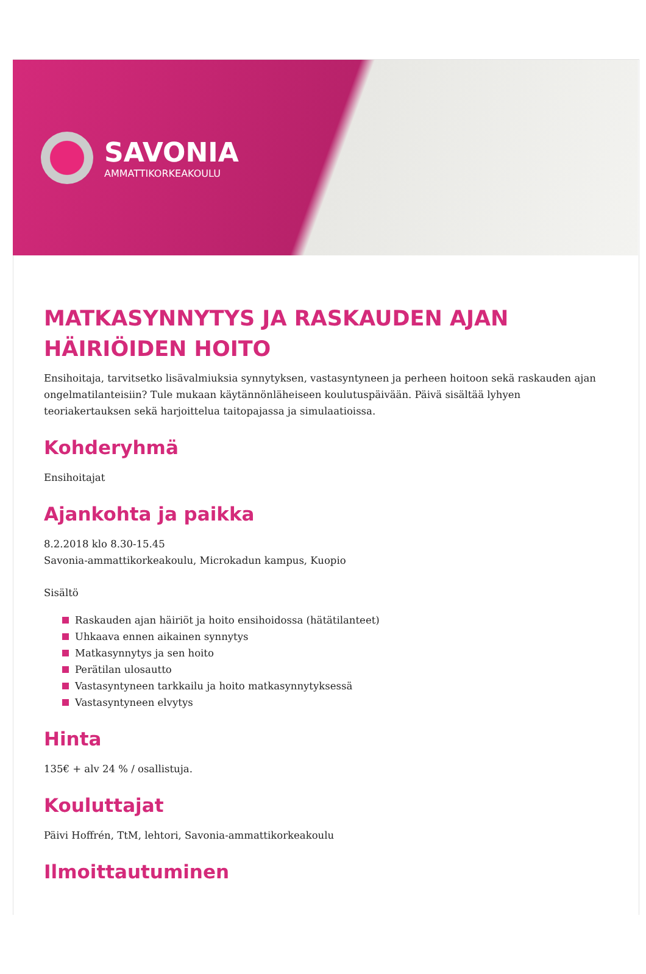SAVONIA
AMMATTIKORKEAKOULU
MATKASYNNYTYS JA RASKAUDEN AJAN HÄIRIÖIDEN HOITO
Ensihoitaja, tarvitsetko lisävalmiuksia synnytyksen, vastasyntyneen ja perheen hoitoon sekä raskauden ajan ongelmatilanteisiin? Tule mukaan käytännönläheiseen koulutuspäivään. Päivä sisältää lyhyen teoriakertauksen sekä harjoittelua taitopajassa ja simulaatioissa.
Kohderyhmä
Ensihoitajat
Ajankohta ja paikka
8.2.2018 klo 8.30-15.45
Savonia-ammattikorkeakoulu, Microkadun kampus, Kuopio
Sisältö
Raskauden ajan häiriöt ja hoito ensihoidossa (hätätilanteet)
Uhkaava ennen aikainen synnytys
Matkasynnytys ja sen hoito
Perätilan ulosautto
Vastasyntyneen tarkkailu ja hoito matkasynnytyksessä
Vastasyntyneen elvytys
Hinta
135€ + alv 24 % / osallistuja.
Kouluttajat
Päivi Hoffrén, TtM, lehtori, Savonia-ammattikorkeakoulu
Ilmoittautuminen